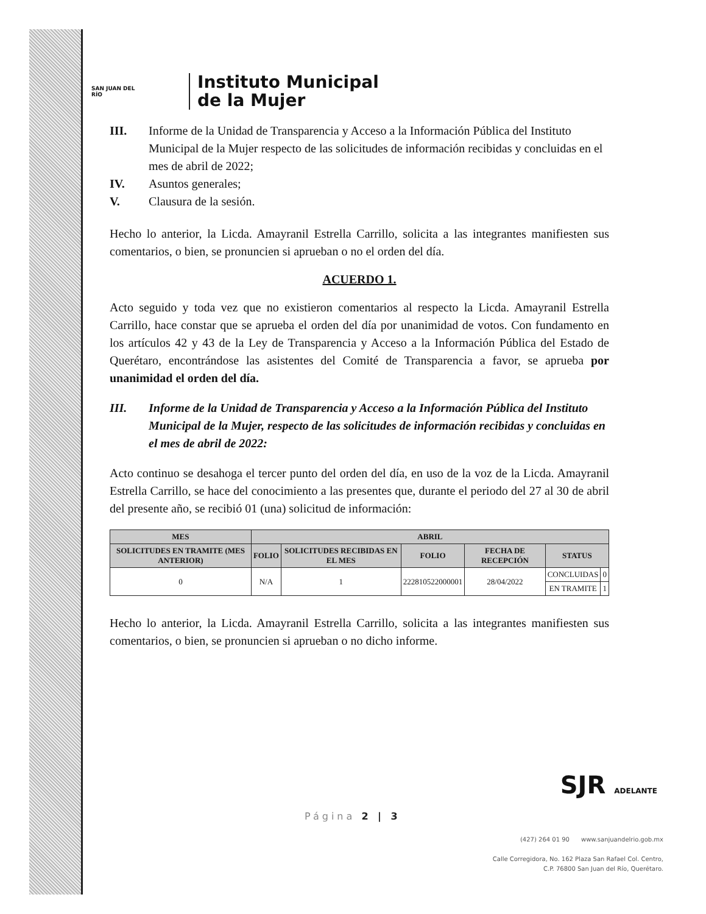SAN JUAN DEL RÍO
Instituto Municipal
de la Mujer
III. Informe de la Unidad de Transparencia y Acceso a la Información Pública del Instituto Municipal de la Mujer respecto de las solicitudes de información recibidas y concluidas en el mes de abril de 2022;
IV. Asuntos generales;
V. Clausura de la sesión.
Hecho lo anterior, la Licda. Amayranil Estrella Carrillo, solicita a las integrantes manifiesten sus comentarios, o bien, se pronuncien si aprueban o no el orden del día.
ACUERDO 1.
Acto seguido y toda vez que no existieron comentarios al respecto la Licda. Amayranil Estrella Carrillo, hace constar que se aprueba el orden del día por unanimidad de votos. Con fundamento en los artículos 42 y 43 de la Ley de Transparencia y Acceso a la Información Pública del Estado de Querétaro, encontrándose las asistentes del Comité de Transparencia a favor, se aprueba por unanimidad el orden del día.
III. Informe de la Unidad de Transparencia y Acceso a la Información Pública del Instituto Municipal de la Mujer, respecto de las solicitudes de información recibidas y concluidas en el mes de abril de 2022:
Acto continuo se desahoga el tercer punto del orden del día, en uso de la voz de la Licda. Amayranil Estrella Carrillo, se hace del conocimiento a las presentes que, durante el periodo del 27 al 30 de abril del presente año, se recibió 01 (una) solicitud de información:
| MES | ABRIL | | | | | |
| --- | --- | --- | --- | --- | --- | --- |
| SOLICITUDES EN TRAMITE (MES ANTERIOR) | FOLIO | SOLICITUDES RECIBIDAS EN EL MES | FOLIO | FECHA DE RECEPCIÓN | STATUS | |
| 0 | N/A | 1 | 222810522000001 | 28/04/2022 | CONCLUIDAS | 0 |
| | | | | | EN TRAMITE | 1 |
Hecho lo anterior, la Licda. Amayranil Estrella Carrillo, solicita a las integrantes manifiesten sus comentarios, o bien, se pronuncien si aprueban o no dicho informe.
SJR ADELANTE
Página 2 | 3
(427) 264 01 90 www.sanjuandelrio.gob.mx
Calle Corregidora, No. 162 Plaza San Rafael Col. Centro,
C.P. 76800 San Juan del Río, Querétaro.